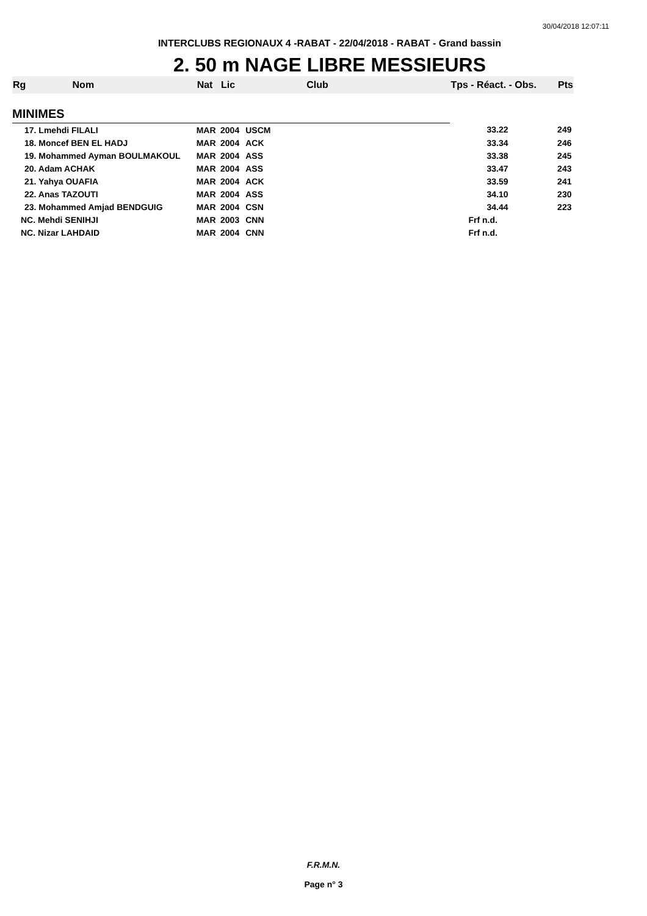30/04/2018 12:07:11
INTERCLUBS REGIONAUX 4 -RABAT - 22/04/2018 - RABAT - Grand bassin
2. 50 m NAGE LIBRE MESSIEURS
| Rg | Nom | Nat | Lic | Club | Tps - Réact. - Obs. | Pts |
| --- | --- | --- | --- | --- | --- | --- |
| MINIMES | | | | | | |
| 17. Lmehdi FILALI | | MAR | 2004 | USCM | 33.22 | 249 |
| 18. Moncef BEN EL HADJ | | MAR | 2004 | ACK | 33.34 | 246 |
| 19. Mohammed Ayman BOULMAKOUL | | MAR | 2004 | ASS | 33.38 | 245 |
| 20. Adam ACHAK | | MAR | 2004 | ASS | 33.47 | 243 |
| 21. Yahya OUAFIA | | MAR | 2004 | ACK | 33.59 | 241 |
| 22. Anas TAZOUTI | | MAR | 2004 | ASS | 34.10 | 230 |
| 23. Mohammed Amjad BENDGUIG | | MAR | 2004 | CSN | 34.44 | 223 |
| NC. Mehdi SENIHJI | | MAR | 2003 | CNN | Frf n.d. | |
| NC. Nizar LAHDAID | | MAR | 2004 | CNN | Frf n.d. | |
F.R.M.N.
Page n° 3